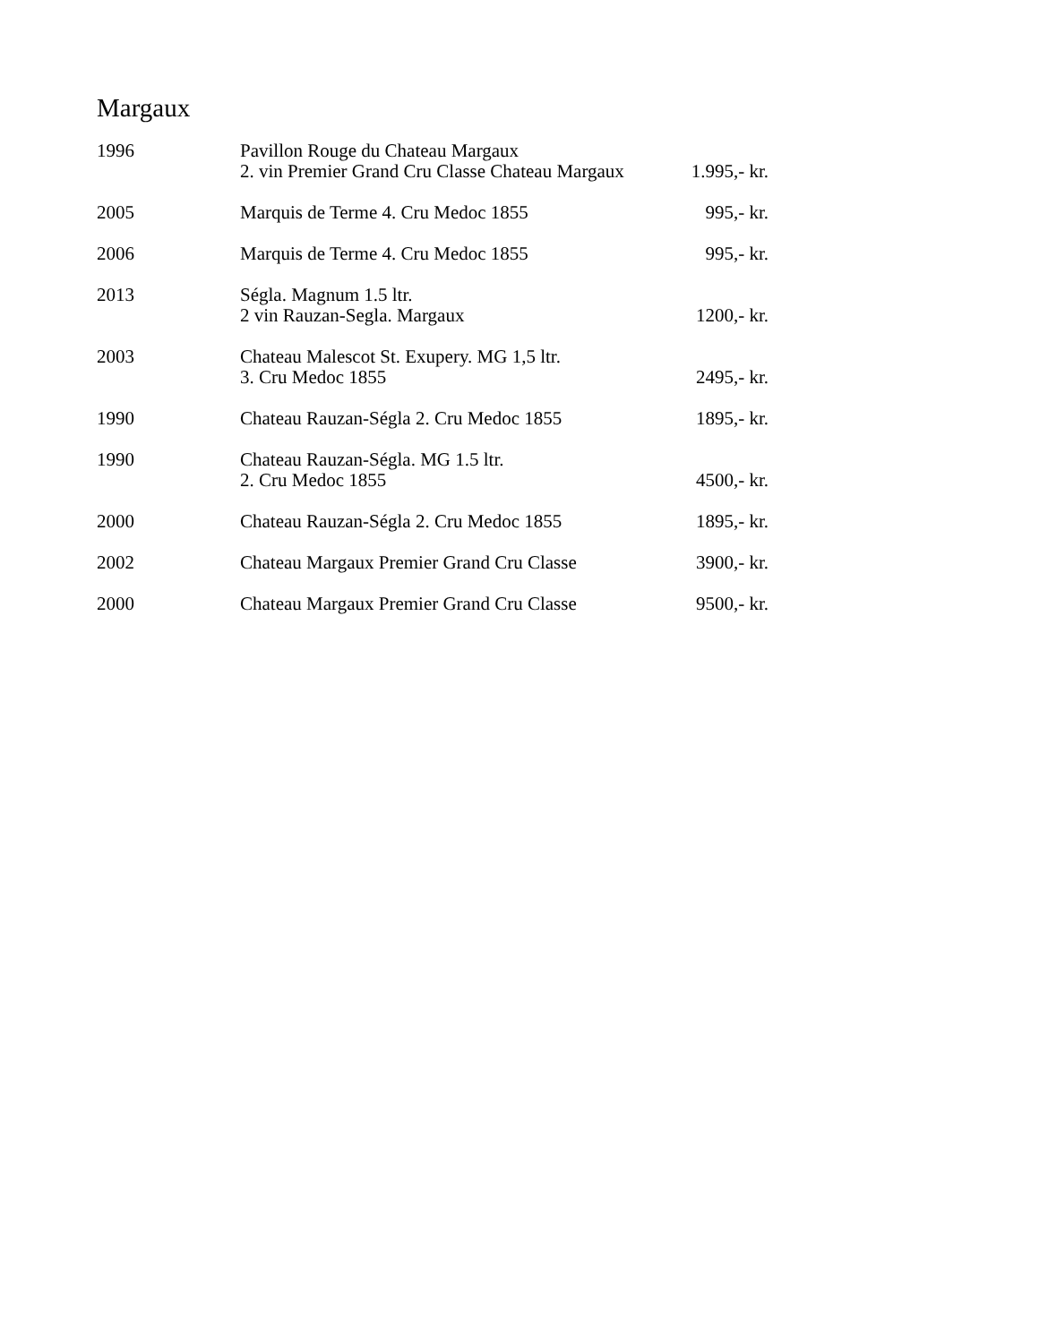Margaux
| 1996 | Pavillon Rouge du Chateau Margaux 2. vin Premier Grand Cru Classe Chateau Margaux | 1.995,- kr. |
| 2005 | Marquis de Terme 4. Cru Medoc 1855 | 995,- kr. |
| 2006 | Marquis de Terme 4. Cru Medoc 1855 | 995,- kr. |
| 2013 | Ségla. Magnum 1.5 ltr. 2 vin Rauzan-Segla. Margaux | 1200,- kr. |
| 2003 | Chateau Malescot St. Exupery. MG 1,5 ltr. 3. Cru Medoc 1855 | 2495,- kr. |
| 1990 | Chateau Rauzan-Ségla 2. Cru Medoc 1855 | 1895,- kr. |
| 1990 | Chateau Rauzan-Ségla. MG 1.5 ltr. 2. Cru Medoc 1855 | 4500,- kr. |
| 2000 | Chateau Rauzan-Ségla 2. Cru Medoc 1855 | 1895,- kr. |
| 2002 | Chateau Margaux Premier Grand Cru Classe | 3900,- kr. |
| 2000 | Chateau Margaux Premier Grand Cru Classe | 9500,- kr. |